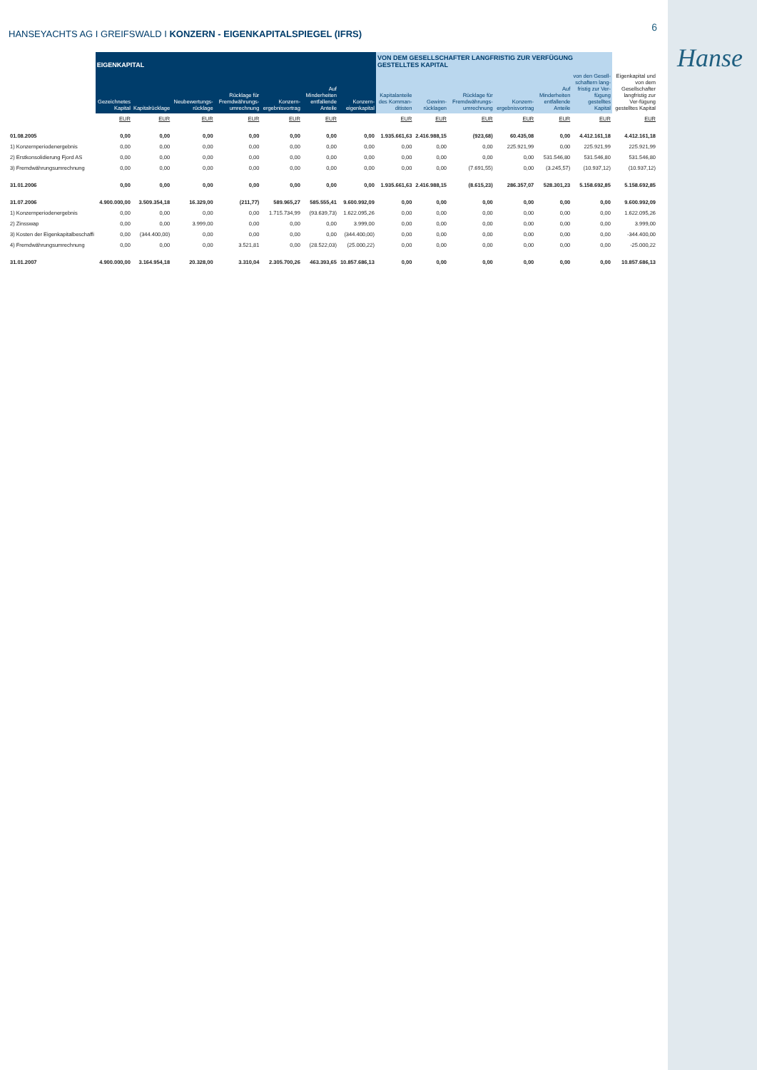6
Hanse
HANSEYACHTS AG I GREIFSWALD I KONZERN - EIGENKAPITALSPIEGEL (IFRS)
| | EIGENKAPITAL | | | | | | | VON DEM GESELLSCHAFTER LANGFRISTIG ZUR VERFÜGUNG GESTELLTES KAPITAL | | | | | | |
| --- | --- | --- | --- | --- | --- | --- | --- | --- | --- | --- | --- | --- | --- | --- |
| | Gezeichnetes Kapital | Kapitalrücklage | Neubewertungs-rücklage | Rücklage für Fremdwährungs-umrechnung | Konzern-ergebnisvortrag | Auf Minderheiten entfallende Anteile | Konzern-eigenkapital | Kapitalanteile des Komman-ditisten | Gewinn-rücklagen | Rücklage für Fremdwährungs-umrechnung | Konzern-ergebnisvortrag | Auf Minderheiten entfallende Anteile | von den Gesell-schaftern lang-fristig zur Ver-fügung gestelltes Kapital | Eigenkapital und von dem Gesellschafter langfristig zur Ver-fügung gestelltes Kapital |
| | EUR | EUR | EUR | EUR | EUR | EUR | | EUR | EUR | EUR | EUR | EUR | EUR | EUR |
| 01.08.2005 | 0,00 | 0,00 | 0,00 | 0,00 | 0,00 | 0,00 | 0,00 | 1.935.661,63 | 2.416.988,15 | (923,68) | 60.435,08 | 0,00 | 4.412.161,18 | 4.412.161,18 |
| 1) Konzernperiodenergebnis | 0,00 | 0,00 | 0,00 | 0,00 | 0,00 | 0,00 | 0,00 | 0,00 | 0,00 | 0,00 | 225.921,99 | 0,00 | 225.921,99 | 225.921,99 |
| 2) Erstkonsolidierung Fjord AS | 0,00 | 0,00 | 0,00 | 0,00 | 0,00 | 0,00 | 0,00 | 0,00 | 0,00 | 0,00 | 0,00 | 531.546,80 | 531.546,80 | 531.546,80 |
| 3) Fremdwährungsumrechnung | 0,00 | 0,00 | 0,00 | 0,00 | 0,00 | 0,00 | 0,00 | 0,00 | 0,00 | (7.691,55) | 0,00 | (3.245,57) | (10.937,12) | (10.937,12) |
| 31.01.2006 | 0,00 | 0,00 | 0,00 | 0,00 | 0,00 | 0,00 | 0,00 | 1.935.661,63 | 2.416.988,15 | (8.615,23) | 286.357,07 | 528.301,23 | 5.158.692,85 | 5.158.692,85 |
| 31.07.2006 | 4.900.000,00 | 3.509.354,18 | 16.329,00 | (211,77) | 589.965,27 | 585.555,41 | 9.600.992,09 | 0,00 | 0,00 | 0,00 | 0,00 | 0,00 | 0,00 | 9.600.992,09 |
| 1) Konzernperiodenergebnis | 0,00 | 0,00 | 0,00 | 0,00 | 1.715.734,99 | (93.639,73) | 1.622.095,26 | 0,00 | 0,00 | 0,00 | 0,00 | 0,00 | 0,00 | 1.622.095,26 |
| 2) Zinsswap | 0,00 | 0,00 | 3.999,00 | 0,00 | 0,00 | 0,00 | 3.999,00 | 0,00 | 0,00 | 0,00 | 0,00 | 0,00 | 0,00 | 3.999,00 |
| 3) Kosten der Eigenkapitalbeschaffi | 0,00 | (344.400,00) | 0,00 | 0,00 | 0,00 | 0,00 | (344.400,00) | 0,00 | 0,00 | 0,00 | 0,00 | 0,00 | 0,00 | -344.400,00 |
| 4) Fremdwährungsumrechnung | 0,00 | 0,00 | 0,00 | 3.521,81 | 0,00 | (28.522,03) | (25.000,22) | 0,00 | 0,00 | 0,00 | 0,00 | 0,00 | 0,00 | -25.000,22 |
| 31.01.2007 | 4.900.000,00 | 3.164.954,18 | 20.328,00 | 3.310,04 | 2.305.700,26 | 463.393,65 | 10.857.686,13 | 0,00 | 0,00 | 0,00 | 0,00 | 0,00 | 0,00 | 10.857.686,13 |